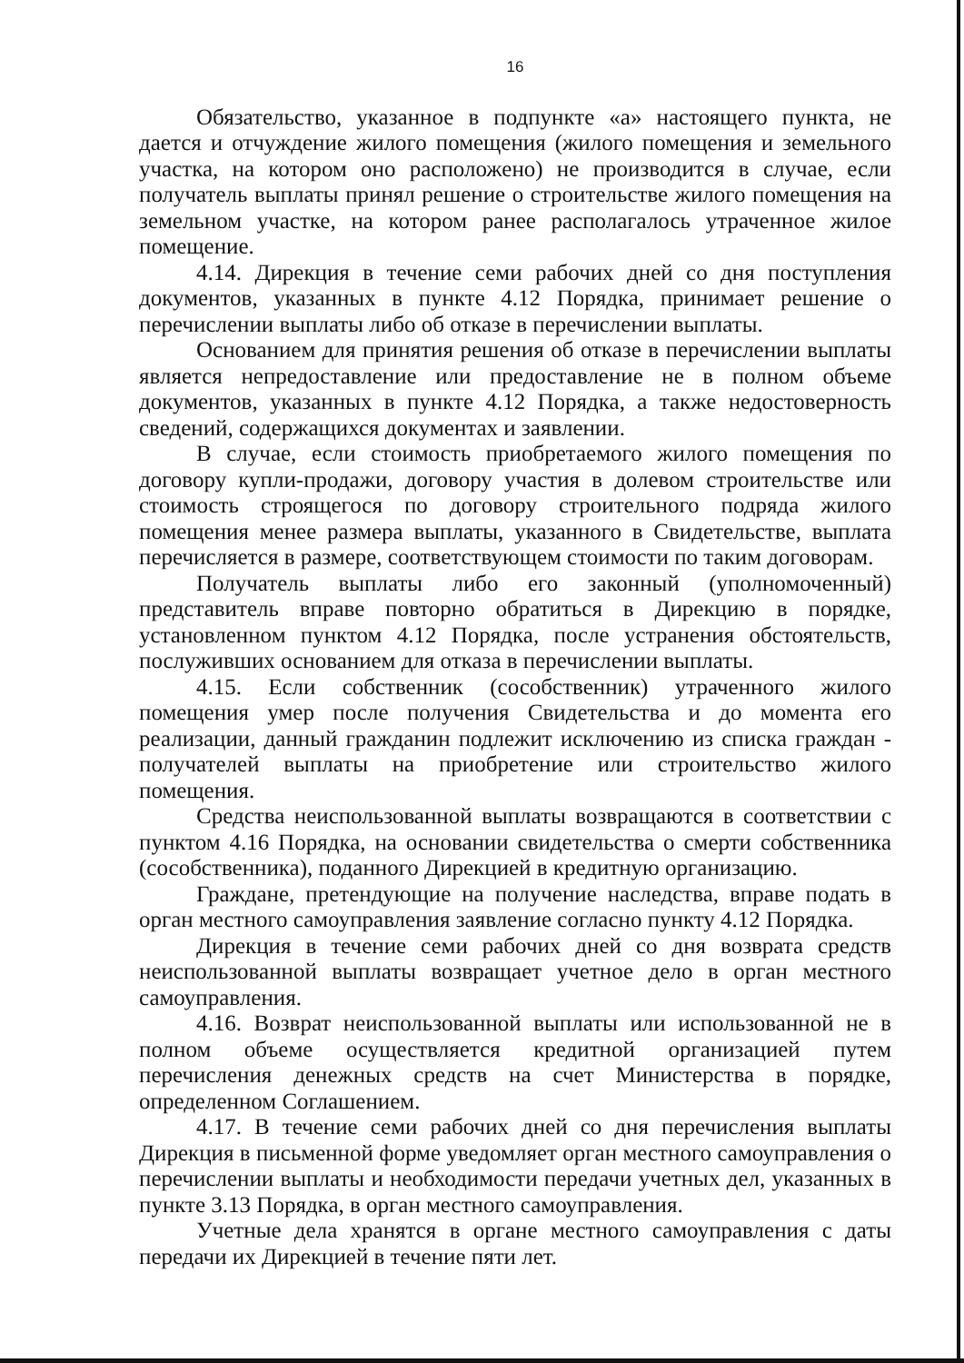16
Обязательство, указанное в подпункте «а» настоящего пункта, не дается и отчуждение жилого помещения (жилого помещения и земельного участка, на котором оно расположено) не производится в случае, если получатель выплаты принял решение о строительстве жилого помещения на земельном участке, на котором ранее располагалось утраченное жилое помещение.
4.14. Дирекция в течение семи рабочих дней со дня поступления документов, указанных в пункте 4.12 Порядка, принимает решение о перечислении выплаты либо об отказе в перечислении выплаты.
Основанием для принятия решения об отказе в перечислении выплаты является непредоставление или предоставление не в полном объеме документов, указанных в пункте 4.12 Порядка, а также недостоверность сведений, содержащихся документах и заявлении.
В случае, если стоимость приобретаемого жилого помещения по договору купли-продажи, договору участия в долевом строительстве или стоимость строящегося по договору строительного подряда жилого помещения менее размера выплаты, указанного в Свидетельстве, выплата перечисляется в размере, соответствующем стоимости по таким договорам.
Получатель выплаты либо его законный (уполномоченный) представитель вправе повторно обратиться в Дирекцию в порядке, установленном пунктом 4.12 Порядка, после устранения обстоятельств, послуживших основанием для отказа в перечислении выплаты.
4.15. Если собственник (сособственник) утраченного жилого помещения умер после получения Свидетельства и до момента его реализации, данный гражданин подлежит исключению из списка граждан - получателей выплаты на приобретение или строительство жилого помещения.
Средства неиспользованной выплаты возвращаются в соответствии с пунктом 4.16 Порядка, на основании свидетельства о смерти собственника (сособственника), поданного Дирекцией в кредитную организацию.
Граждане, претендующие на получение наследства, вправе подать в орган местного самоуправления заявление согласно пункту 4.12 Порядка.
Дирекция в течение семи рабочих дней со дня возврата средств неиспользованной выплаты возвращает учетное дело в орган местного самоуправления.
4.16. Возврат неиспользованной выплаты или использованной не в полном объеме осуществляется кредитной организацией путем перечисления денежных средств на счет Министерства в порядке, определенном Соглашением.
4.17. В течение семи рабочих дней со дня перечисления выплаты Дирекция в письменной форме уведомляет орган местного самоуправления о перечислении выплаты и необходимости передачи учетных дел, указанных в пункте 3.13 Порядка, в орган местного самоуправления.
Учетные дела хранятся в органе местного самоуправления с даты передачи их Дирекцией в течение пяти лет.